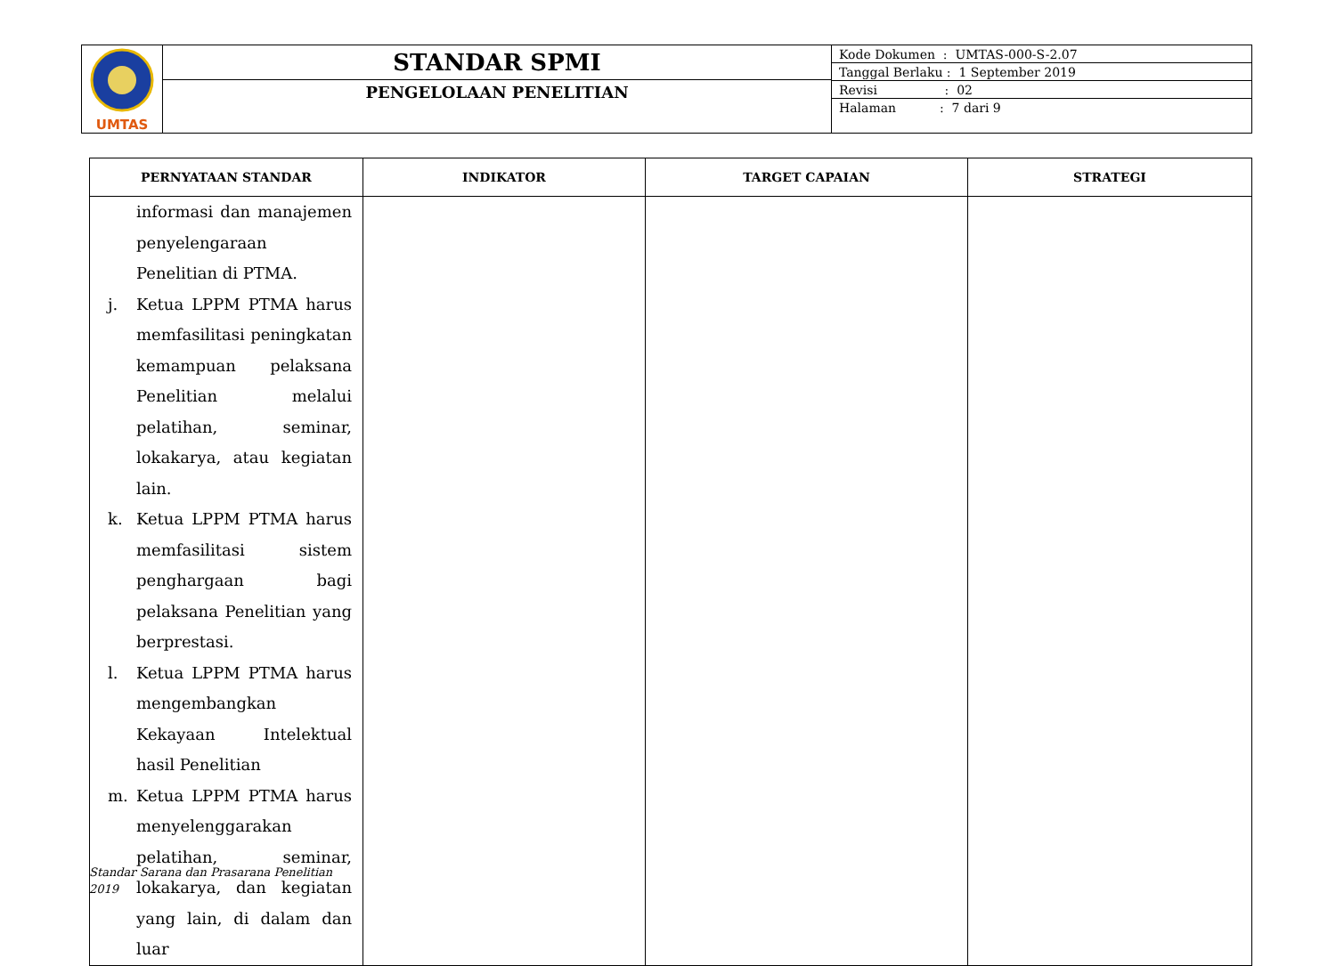| UMTAS | STANDAR SPMI PENGELOLAAN PENELITIAN | / Kode Dokumen : UMTAS-000-S-2.07 / / Tanggal Berlaku : 1 September 2019 / / Revisi : 02 / / Halaman : 7 dari 9 / |
| PERNYATAAN STANDAR | INDIKATOR | TARGET CAPAIAN | STRATEGI |
| --- | --- | --- | --- |
| informasi dan manajemen penyelengaraan Penelitian di PTMA. j. Ketua LPPM PTMA harus memfasilitasi peningkatan kemampuan pelaksana Penelitian melalui pelatihan, seminar, lokakarya, atau kegiatan lain. k. Ketua LPPM PTMA harus memfasilitasi sistem penghargaan bagi pelaksana Penelitian yang berprestasi. l. Ketua LPPM PTMA harus mengembangkan Kekayaan Intelektual hasil Penelitian m. Ketua LPPM PTMA harus menyelenggarakan pelatihan, seminar, lokakarya, dan kegiatan yang lain, di dalam dan luar | | | |
Standar Sarana dan Prasarana Penelitian
2019